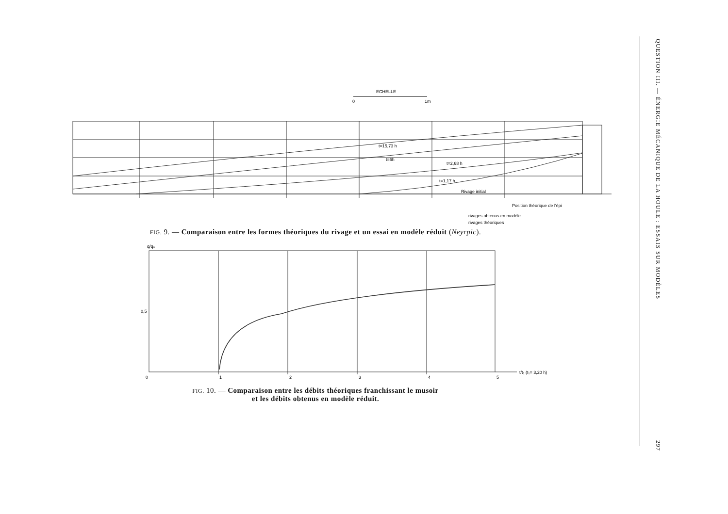ECHELLE
0
1m
t=15,73 h
t=6h
t=2,68 h
t=1,17 h
Rivage initial
Position théorique de l'épi
rivages obtenus en modèle
rivages théoriques
FIG. 9. — Comparaison entre les formes théoriques du rivage et un essai en modèle réduit (Neyrpic).
q/q₀
0,5
0
1
2
3
4
5
t/t₁ (t₁= 3,20 h)
FIG. 10. — Comparaison entre les débits théoriques franchissant le musoir
et les débits obtenus en modèle réduit.
QUESTION III. — ÉNERGIE MÉCANIQUE DE LA HOULE : ESSAIS SUR MODÈLES
297